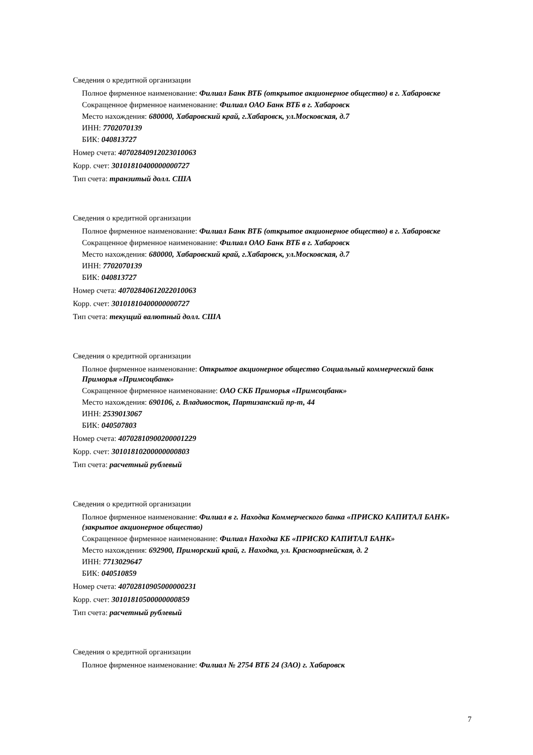Сведения о кредитной организации
Полное фирменное наименование: Филиал Банк ВТБ (открытое акционерное общество) в г. Хабаровске
Сокращенное фирменное наименование: Филиал ОАО Банк ВТБ в г. Хабаровск
Место нахождения: 680000, Хабаровский край, г.Хабаровск, ул.Московская, д.7
ИНН: 7702070139
БИК: 040813727
Номер счета: 40702840912023010063
Корр. счет: 30101810400000000727
Тип счета: транзитый долл. США
Сведения о кредитной организации
Полное фирменное наименование: Филиал Банк ВТБ (открытое акционерное общество) в г. Хабаровске
Сокращенное фирменное наименование: Филиал ОАО Банк ВТБ в г. Хабаровск
Место нахождения: 680000, Хабаровский край, г.Хабаровск, ул.Московская, д.7
ИНН: 7702070139
БИК: 040813727
Номер счета: 40702840612022010063
Корр. счет: 30101810400000000727
Тип счета: текущий валютный долл. США
Сведения о кредитной организации
Полное фирменное наименование: Открытое акционерное общество Социальный коммерческий банк Приморья «Примсоцбанк»
Сокращенное фирменное наименование: ОАО СКБ Приморья «Примсоцбанк»
Место нахождения: 690106, г. Владивосток, Партизанский пр-т, 44
ИНН: 2539013067
БИК: 040507803
Номер счета: 40702810900200001229
Корр. счет: 30101810200000000803
Тип счета: расчетный рублевый
Сведения о кредитной организации
Полное фирменное наименование: Филиал в г. Находка Коммерческого банка «ПРИСКО КАПИТАЛ БАНК» (закрытое акционерное общество)
Сокращенное фирменное наименование: Филиал Находка КБ «ПРИСКО КАПИТАЛ БАНК»
Место нахождения: 692900, Приморский край, г. Находка, ул. Красноармейская, д. 2
ИНН: 7713029647
БИК: 040510859
Номер счета: 40702810905000000231
Корр. счет: 30101810500000000859
Тип счета: расчетный рублевый
Сведения о кредитной организации
Полное фирменное наименование: Филиал № 2754 ВТБ 24 (ЗАО) г. Хабаровск
7